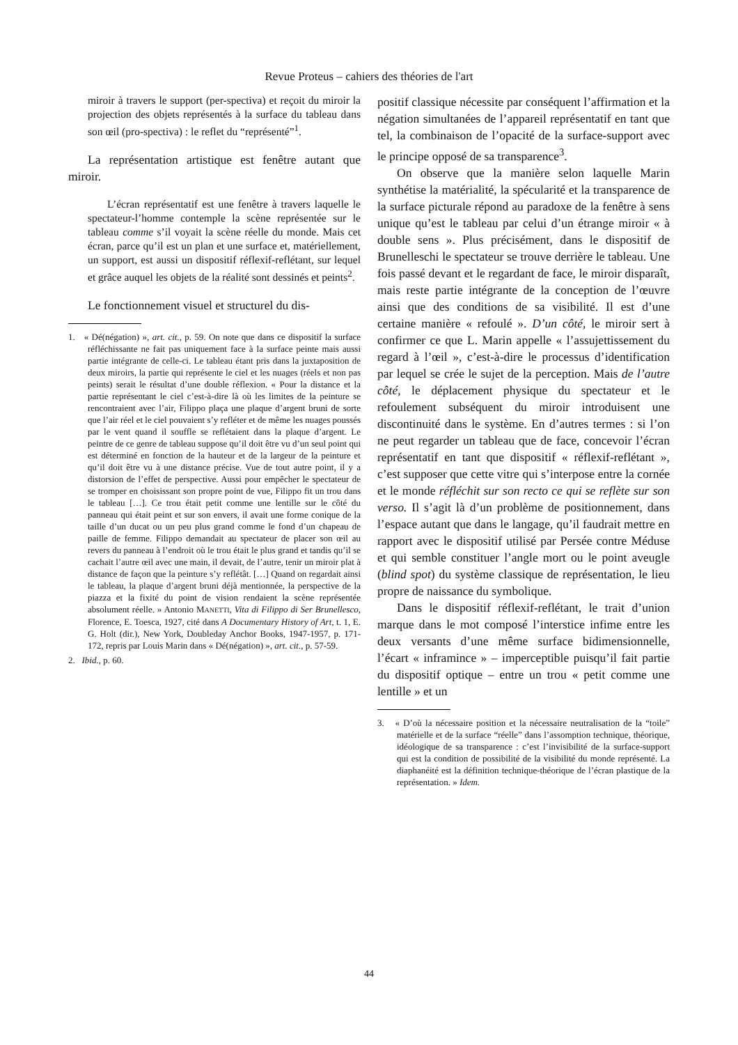Revue Proteus – cahiers des théories de l'art
miroir à travers le support (per-spectiva) et reçoit du miroir la projection des objets représentés à la surface du tableau dans son œil (pro-spectiva) : le reflet du “représenté”<sup>1</sup>.
La représentation artistique est fenêtre autant que miroir.
L’écran représentatif est une fenêtre à travers laquelle le spectateur-l’homme contemple la scène représentée sur le tableau comme s’il voyait la scène réelle du monde. Mais cet écran, parce qu’il est un plan et une surface et, matériellement, un support, est aussi un dispositif réflexif-reflétant, sur lequel et grâce auquel les objets de la réalité sont dessinés et peints<sup>2</sup>.
Le fonctionnement visuel et structurel du dis-
1. « Dé(négation) », art. cit., p. 59. On note que dans ce dispositif la surface réfléchissante ne fait pas uniquement face à la surface peinte mais aussi partie intégrante de celle-ci. Le tableau étant pris dans la juxtaposition de deux miroirs, la partie qui représente le ciel et les nuages (réels et non pas peints) serait le résultat d’une double réflexion. « Pour la distance et la partie représentant le ciel c’est-à-dire là où les limites de la peinture se rencontraient avec l’air, Filippo plaça une plaque d’argent bruni de sorte que l’air réel et le ciel pouvaient s’y refléter et de même les nuages poussés par le vent quand il souffle se reflétaient dans la plaque d’argent. Le peintre de ce genre de tableau suppose qu’il doit être vu d’un seul point qui est déterminé en fonction de la hauteur et de la largeur de la peinture et qu’il doit être vu à une distance précise. Vue de tout autre point, il y a distorsion de l’effet de perspective. Aussi pour empêcher le spectateur de se tromper en choisissant son propre point de vue, Filippo fit un trou dans le tableau […]. Ce trou était petit comme une lentille sur le côté du panneau qui était peint et sur son envers, il avait une forme conique de la taille d’un ducat ou un peu plus grand comme le fond d’un chapeau de paille de femme. Filippo demandait au spectateur de placer son œil au revers du panneau à l’endroit où le trou était le plus grand et tandis qu’il se cachait l’autre œil avec une main, il devait, de l’autre, tenir un miroir plat à distance de façon que la peinture s’y reflétât. […] Quand on regardait ainsi le tableau, la plaque d’argent bruni déjà mentionnée, la perspective de la piazza et la fixité du point de vision rendaient la scène représentée absolument réelle. » Antonio MANETTI, Vita di Filippo di Ser Brunellesco, Florence, E. Toesca, 1927, cité dans A Documentary History of Art, t. 1, E. G. Holt (dir.), New York, Doubleday Anchor Books, 1947-1957, p. 171-172, repris par Louis Marin dans « Dé(négation) », art. cit., p. 57-59.
2. Ibid., p. 60.
positif classique nécessite par conséquent l’affirmation et la négation simultanées de l’appareil représentatif en tant que tel, la combinaison de l’opacité de la surface-support avec le principe opposé de sa transparence<sup>3</sup>.
On observe que la manière selon laquelle Marin synthétise la matérialité, la spécularité et la transparence de la surface picturale répond au paradoxe de la fenêtre à sens unique qu’est le tableau par celui d’un étrange miroir « à double sens ». Plus précisément, dans le dispositif de Brunelleschi le spectateur se trouve derrière le tableau. Une fois passé devant et le regardant de face, le miroir disparaît, mais reste partie intégrante de la conception de l’œuvre ainsi que des conditions de sa visibilité. Il est d’une certaine manière « refoulé ». D’un côté, le miroir sert à confirmer ce que L. Marin appelle « l’assujettissement du regard à l’œil », c’est-à-dire le processus d’identification par lequel se crée le sujet de la perception. Mais de l’autre côté, le déplacement physique du spectateur et le refoulement subséquent du miroir introduisent une discontinuité dans le système. En d’autres termes : si l’on ne peut regarder un tableau que de face, concevoir l’écran représentatif en tant que dispositif « réflexif-reflétant », c’est supposer que cette vitre qui s’interpose entre la cornée et le monde réfléchit sur son recto ce qui se reflète sur son verso. Il s’agit là d’un problème de positionnement, dans l’espace autant que dans le langage, qu’il faudrait mettre en rapport avec le dispositif utilisé par Persée contre Méduse et qui semble constituer l’angle mort ou le point aveugle (blind spot) du système classique de représentation, le lieu propre de naissance du symbolique.
Dans le dispositif réflexif-reflétant, le trait d’union marque dans le mot composé l’interstice infime entre les deux versants d’une même surface bidimensionnelle, l’écart « inframince » – imperceptible puisqu’il fait partie du dispositif optique – entre un trou « petit comme une lentille » et un
3. « D’où la nécessaire position et la nécessaire neutralisation de la “toile” matérielle et de la surface “réelle” dans l’assomption technique, théorique, idéologique de sa transparence : c’est l’invisibilité de la surface-support qui est la condition de possibilité de la visibilité du monde représenté. La diaphanéité est la définition technique-théorique de l’écran plastique de la représentation. » Idem.
44